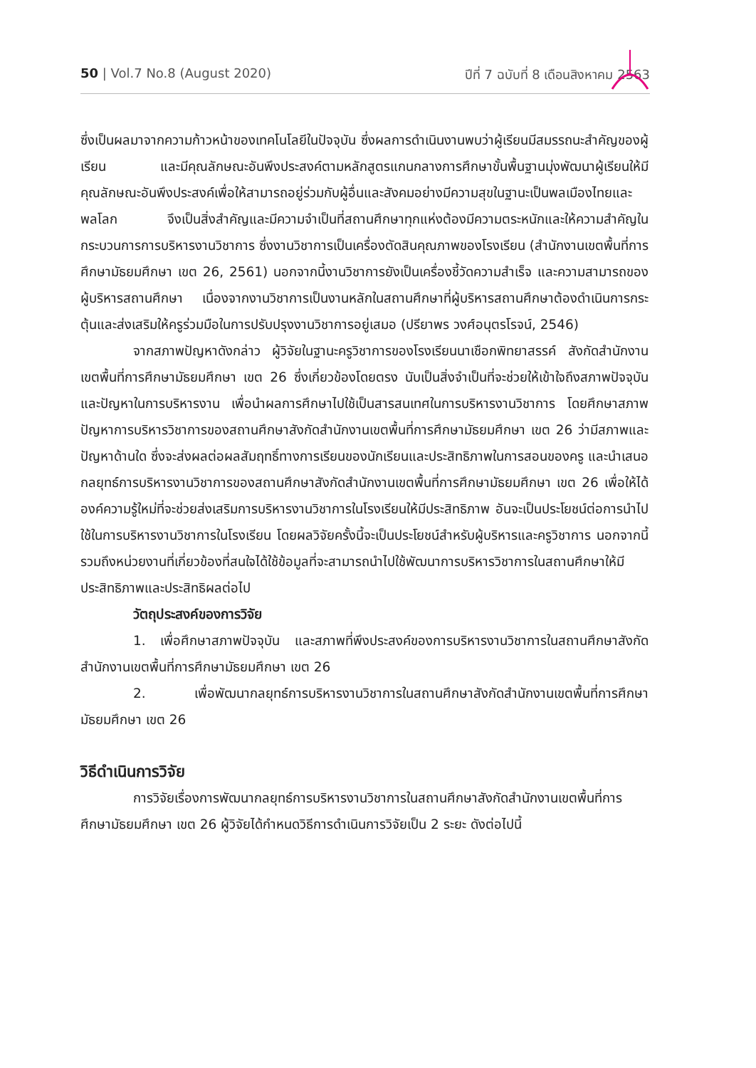50 | Vol.7 No.8 (August 2020) ปีที่ 7 ฉบับที่ 8 เดือนสิงหาคม 2563
ซึ่งเป็นผลมาจากความก้าวหน้าของเทคโนโลยีในปัจจุบัน ซึ่งผลการดำเนินงานพบว่าผู้เรียนมีสมรรถนะสำคัญของผู้เรียน และมีคุณลักษณะอันพึงประสงค์ตามหลักสูตรแกนกลางการศึกษาขั้นพื้นฐานมุ่งพัฒนาผู้เรียนให้มีคุณลักษณะอันพึงประสงค์เพื่อให้สามารถอยู่ร่วมกับผู้อื่นและสังคมอย่างมีความสุขในฐานะเป็นพลเมืองไทยและพลโลก จึงเป็นสิ่งสำคัญและมีความจำเป็นที่สถานศึกษาทุกแห่งต้องมีความตระหนักและให้ความสำคัญในกระบวนการการบริหารงานวิชาการ ซึ่งงานวิชาการเป็นเครื่องตัดสินคุณภาพของโรงเรียน (สำนักงานเขตพื้นที่การศึกษามัธยมศึกษา เขต 26, 2561) นอกจากนี้งานวิชาการยังเป็นเครื่องชี้วัดความสำเร็จ และความสามารถของผู้บริหารสถานศึกษา เนื่องจากงานวิชาการเป็นงานหลักในสถานศึกษาที่ผู้บริหารสถานศึกษาต้องดำเนินการกระตุ้นและส่งเสริมให้ครูร่วมมือในการปรับปรุงงานวิชาการอยู่เสมอ (ปรียาพร วงศ์อนุตรโรจน์, 2546)
จากสภาพปัญหาดังกล่าว ผู้วิจัยในฐานะครูวิชาการของโรงเรียนนาเชือกพิทยาสรรค์ สังกัดสำนักงานเขตพื้นที่การศึกษามัธยมศึกษา เขต 26 ซึ่งเกี่ยวข้องโดยตรง นับเป็นสิ่งจำเป็นที่จะช่วยให้เข้าใจถึงสภาพปัจจุบันและปัญหาในการบริหารงาน เพื่อนำผลการศึกษาไปใช้เป็นสารสนเทศในการบริหารงานวิชาการ โดยศึกษาสภาพปัญหาการบริหารวิชาการของสถานศึกษาสังกัดสำนักงานเขตพื้นที่การศึกษามัธยมศึกษา เขต 26 ว่ามีสภาพและปัญหาด้านใด ซึ่งจะส่งผลต่อผลสัมฤทธิ์ทางการเรียนของนักเรียนและประสิทธิภาพในการสอนของครู และนำเสนอกลยุทธ์การบริหารงานวิชาการของสถานศึกษาสังกัดสำนักงานเขตพื้นที่การศึกษามัธยมศึกษา เขต 26 เพื่อให้ได้องค์ความรู้ใหม่ที่จะช่วยส่งเสริมการบริหารงานวิชาการในโรงเรียนให้มีประสิทธิภาพ อันจะเป็นประโยชน์ต่อการนำไปใช้ในการบริหารงานวิชาการในโรงเรียน โดยผลวิจัยครั้งนี้จะเป็นประโยชน์สำหรับผู้บริหารและครูวิชาการ นอกจากนี้รวมถึงหน่วยงานที่เกี่ยวข้องที่สนใจได้ใช้ข้อมูลที่จะสามารถนำไปใช้พัฒนาการบริหารวิชาการในสถานศึกษาให้มีประสิทธิภาพและประสิทธิผลต่อไป
วัตถุประสงค์ของการวิจัย
1. เพื่อศึกษาสภาพปัจจุบัน และสภาพที่พึงประสงค์ของการบริหารงานวิชาการในสถานศึกษาสังกัดสำนักงานเขตพื้นที่การศึกษามัธยมศึกษา เขต 26
2. เพื่อพัฒนากลยุทธ์การบริหารงานวิชาการในสถานศึกษาสังกัดสำนักงานเขตพื้นที่การศึกษามัธยมศึกษา เขต 26
วิธีดำเนินการวิจัย
การวิจัยเรื่องการพัฒนากลยุทธ์การบริหารงานวิชาการในสถานศึกษาสังกัดสำนักงานเขตพื้นที่การศึกษามัธยมศึกษา เขต 26 ผู้วิจัยได้กำหนดวิธีการดำเนินการวิจัยเป็น 2 ระยะ ดังต่อไปนี้